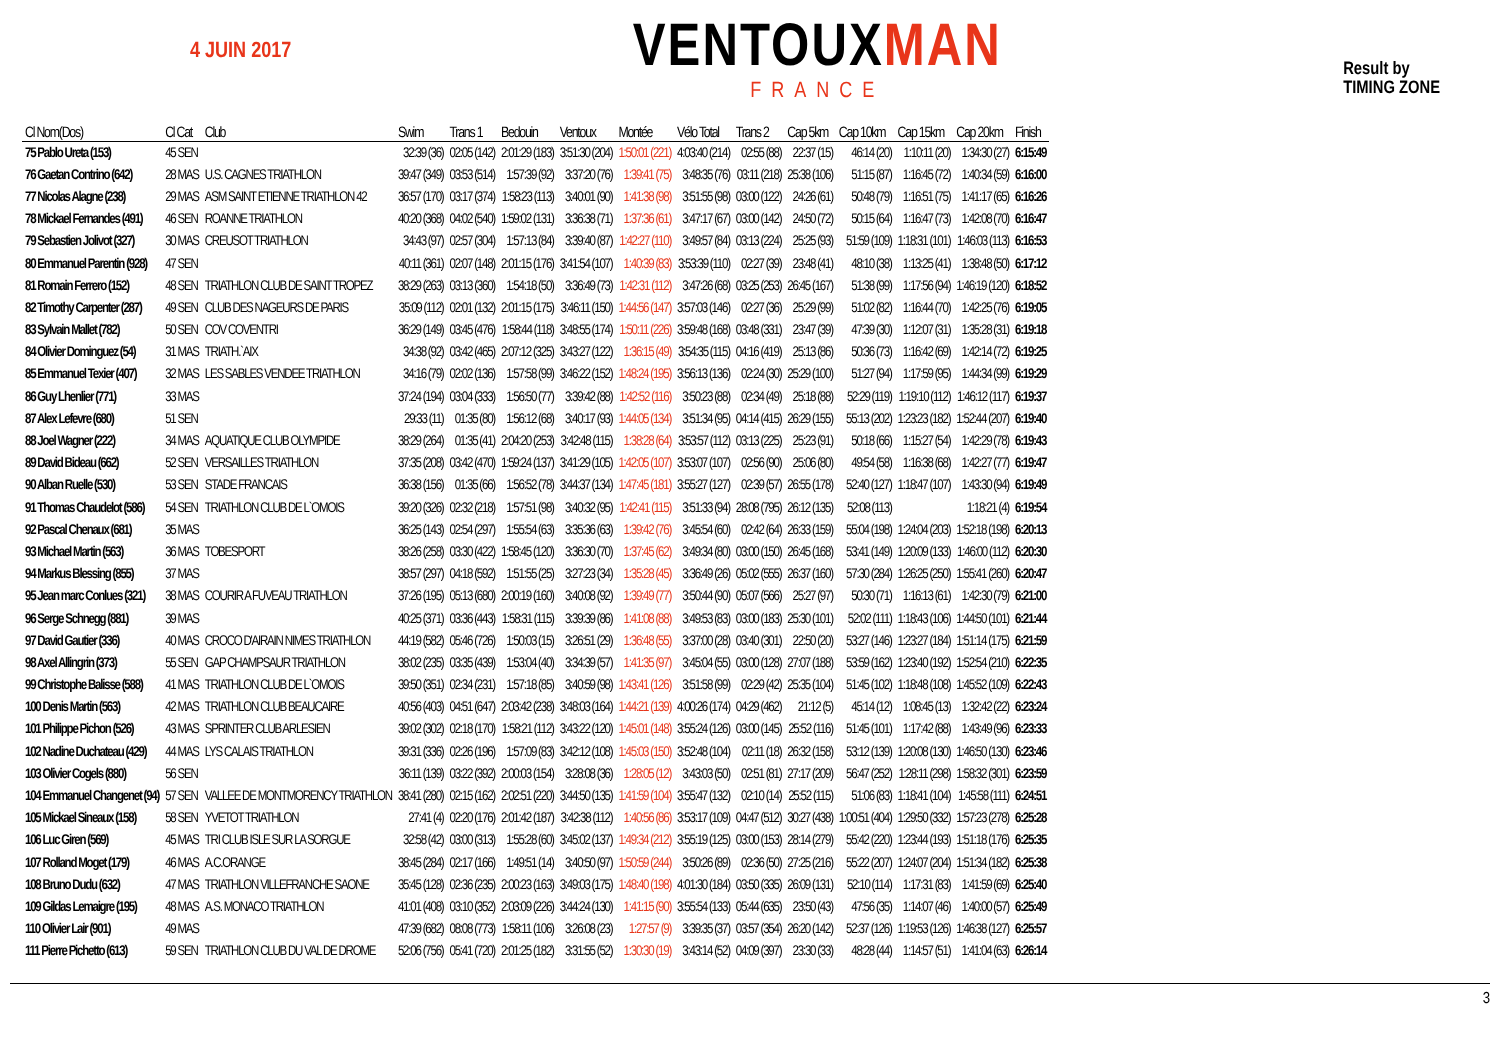4 JUIN 2017
VENTOUXMAN
FRANCE
Result by
TIMING ZONE
| Cl Nom(Dos) | Cl Cat | Club | Swim | Trans 1 | Bedouin | Ventoux | Montée | Vélo Total | Trans 2 | Cap 5km | Cap 10km | Cap 15km | Cap 20km | Finish |
| --- | --- | --- | --- | --- | --- | --- | --- | --- | --- | --- | --- | --- | --- | --- |
| 75 Pablo Ureta (153) | 45 SEN | | 32:39 (36) | 02:05 (142) | 2:01:29 (183) | 3:51:30 (204) | 1:50:01 (221) | 4:03:40 (214) | 02:55 (88) | 22:37 (15) | 46:14 (20) | 1:10:11 (20) | 1:34:30 (27) | 6:15:49 |
| 76 Gaetan Contrino (642) | 28 MAS | U.S. CAGNES TRIATHLON | 39:47 (349) | 03:53 (514) | 1:57:39 (92) | 3:37:20 (76) | 1:39:41 (75) | 3:48:35 (76) | 03:11 (218) | 25:38 (106) | 51:15 (87) | 1:16:45 (72) | 1:40:34 (59) | 6:16:00 |
| 77 Nicolas Alagne (238) | 29 MAS | ASM SAINT ETIENNE TRIATHLON 42 | 36:57 (170) | 03:17 (374) | 1:58:23 (113) | 3:40:01 (90) | 1:41:38 (98) | 3:51:55 (98) | 03:00 (122) | 24:26 (61) | 50:48 (79) | 1:16:51 (75) | 1:41:17 (65) | 6:16:26 |
| 78 Mickael Fernandes (491) | 46 SEN | ROANNE TRIATHLON | 40:20 (368) | 04:02 (540) | 1:59:02 (131) | 3:36:38 (71) | 1:37:36 (61) | 3:47:17 (67) | 03:00 (142) | 24:50 (72) | 50:15 (64) | 1:16:47 (73) | 1:42:08 (70) | 6:16:47 |
| 79 Sebastien Jolivot (327) | 30 MAS | CREUSOT TRIATHLON | 34:43 (97) | 02:57 (304) | 1:57:13 (84) | 3:39:40 (87) | 1:42:27 (110) | 3:49:57 (84) | 03:13 (224) | 25:25 (93) | 51:59 (109) | 1:18:31 (101) | 1:46:03 (113) | 6:16:53 |
| 80 Emmanuel Parentin (928) | 47 SEN | | 40:11 (361) | 02:07 (148) | 2:01:15 (176) | 3:41:54 (107) | 1:40:39 (83) | 3:53:39 (110) | 02:27 (39) | 23:48 (41) | 48:10 (38) | 1:13:25 (41) | 1:38:48 (50) | 6:17:12 |
| 81 Romain Ferrero (152) | 48 SEN | TRIATHLON CLUB DE SAINT TROPEZ | 38:29 (263) | 03:13 (360) | 1:54:18 (50) | 3:36:49 (73) | 1:42:31 (112) | 3:47:26 (68) | 03:25 (253) | 26:45 (167) | 51:38 (99) | 1:17:56 (94) | 1:46:19 (120) | 6:18:52 |
| 82 Timothy Carpenter (287) | 49 SEN | CLUB DES NAGEURS DE PARIS | 35:09 (112) | 02:01 (132) | 2:01:15 (175) | 3:46:11 (150) | 1:44:56 (147) | 3:57:03 (146) | 02:27 (36) | 25:29 (99) | 51:02 (82) | 1:16:44 (70) | 1:42:25 (76) | 6:19:05 |
| 83 Sylvain Mallet (782) | 50 SEN | COV COVENTRI | 36:29 (149) | 03:45 (476) | 1:58:44 (118) | 3:48:55 (174) | 1:50:11 (226) | 3:59:48 (168) | 03:48 (331) | 23:47 (39) | 47:39 (30) | 1:12:07 (31) | 1:35:28 (31) | 6:19:18 |
| 84 Olivier Dominguez (54) | 31 MAS | TRIATH.`AIX | 34:38 (92) | 03:42 (465) | 2:07:12 (325) | 3:43:27 (122) | 1:36:15 (49) | 3:54:35 (115) | 04:16 (419) | 25:13 (86) | 50:36 (73) | 1:16:42 (69) | 1:42:14 (72) | 6:19:25 |
| 85 Emmanuel Texier (407) | 32 MAS | LES SABLES VENDEE TRIATHLON | 34:16 (79) | 02:02 (136) | 1:57:58 (99) | 3:46:22 (152) | 1:48:24 (195) | 3:56:13 (136) | 02:24 (30) | 25:29 (100) | 51:27 (94) | 1:17:59 (95) | 1:44:34 (99) | 6:19:29 |
| 86 Guy Lhenlier (771) | 33 MAS | | 37:24 (194) | 03:04 (333) | 1:56:50 (77) | 3:39:42 (88) | 1:42:52 (116) | 3:50:23 (88) | 02:34 (49) | 25:18 (88) | 52:29 (119) | 1:19:10 (112) | 1:46:12 (117) | 6:19:37 |
| 87 Alex Lefevre (680) | 51 SEN | | 29:33 (11) | 01:35 (80) | 1:56:12 (68) | 3:40:17 (93) | 1:44:05 (134) | 3:51:34 (95) | 04:14 (415) | 26:29 (155) | 55:13 (202) | 1:23:23 (182) | 1:52:44 (207) | 6:19:40 |
| 88 Joel Wagner (222) | 34 MAS | AQUATIQUE CLUB OLYMPIDE | 38:29 (264) | 01:35 (41) | 2:04:20 (253) | 3:42:48 (115) | 1:38:28 (64) | 3:53:57 (112) | 03:13 (225) | 25:23 (91) | 50:18 (66) | 1:15:27 (54) | 1:42:29 (78) | 6:19:43 |
| 89 David Bideau (662) | 52 SEN | VERSAILLES TRIATHLON | 37:35 (208) | 03:42 (470) | 1:59:24 (137) | 3:41:29 (105) | 1:42:05 (107) | 3:53:07 (107) | 02:56 (90) | 25:06 (80) | 49:54 (58) | 1:16:38 (68) | 1:42:27 (77) | 6:19:47 |
| 90 Alban Ruelle (530) | 53 SEN | STADE FRANCAIS | 36:38 (156) | 01:35 (66) | 1:56:52 (78) | 3:44:37 (134) | 1:47:45 (181) | 3:55:27 (127) | 02:39 (57) | 26:55 (178) | 52:40 (127) | 1:18:47 (107) | 1:43:30 (94) | 6:19:49 |
| 91 Thomas Chaudelot (586) | 54 SEN | TRIATHLON CLUB DE L`OMOIS | 39:20 (326) | 02:32 (218) | 1:57:51 (98) | 3:40:32 (95) | 1:42:41 (115) | 3:51:33 (94) | 28:08 (795) | 26:12 (135) | 52:08 (113) | | 1:18:21 (4) | 6:19:54 |
| 92 Pascal Chenaux (681) | 35 MAS | | 36:25 (143) | 02:54 (297) | 1:55:54 (63) | 3:35:36 (63) | 1:39:42 (76) | 3:45:54 (60) | 02:42 (64) | 26:33 (159) | 55:04 (198) | 1:24:04 (203) | 1:52:18 (198) | 6:20:13 |
| 93 Michael Martin (563) | 36 MAS | TOBESPORT | 38:26 (258) | 03:30 (422) | 1:58:45 (120) | 3:36:30 (70) | 1:37:45 (62) | 3:49:34 (80) | 03:00 (150) | 26:45 (168) | 53:41 (149) | 1:20:09 (133) | 1:46:00 (112) | 6:20:30 |
| 94 Markus Blessing (855) | 37 MAS | | 38:57 (297) | 04:18 (592) | 1:51:55 (25) | 3:27:23 (34) | 1:35:28 (45) | 3:36:49 (26) | 05:02 (555) | 26:37 (160) | 57:30 (284) | 1:26:25 (250) | 1:55:41 (260) | 6:20:47 |
| 95 Jean marc Conlues (321) | 38 MAS | COURIR A FUVEAU TRIATHLON | 37:26 (195) | 05:13 (680) | 2:00:19 (160) | 3:40:08 (92) | 1:39:49 (77) | 3:50:44 (90) | 05:07 (566) | 25:27 (97) | 50:30 (71) | 1:16:13 (61) | 1:42:30 (79) | 6:21:00 |
| 96 Serge Schnegg (881) | 39 MAS | | 40:25 (371) | 03:36 (443) | 1:58:31 (115) | 3:39:39 (86) | 1:41:08 (88) | 3:49:53 (83) | 03:00 (183) | 25:30 (101) | 52:02 (111) | 1:18:43 (106) | 1:44:50 (101) | 6:21:44 |
| 97 David Gautier (336) | 40 MAS | CROCO D'AIRAIN NIMES TRIATHLON | 44:19 (582) | 05:46 (726) | 1:50:03 (15) | 3:26:51 (29) | 1:36:48 (55) | 3:37:00 (28) | 03:40 (301) | 22:50 (20) | 53:27 (146) | 1:23:27 (184) | 1:51:14 (175) | 6:21:59 |
| 98 Axel Allingrin (373) | 55 SEN | GAP CHAMPSAUR TRIATHLON | 38:02 (235) | 03:35 (439) | 1:53:04 (40) | 3:34:39 (57) | 1:41:35 (97) | 3:45:04 (55) | 03:00 (128) | 27:07 (188) | 53:59 (162) | 1:23:40 (192) | 1:52:54 (210) | 6:22:35 |
| 99 Christophe Balisse (588) | 41 MAS | TRIATHLON CLUB DE L`OMOIS | 39:50 (351) | 02:34 (231) | 1:57:18 (85) | 3:40:59 (98) | 1:43:41 (126) | 3:51:58 (99) | 02:29 (42) | 25:35 (104) | 51:45 (102) | 1:18:48 (108) | 1:45:52 (109) | 6:22:43 |
| 100 Denis Martin (563) | 42 MAS | TRIATHLON CLUB BEAUCAIRE | 40:56 (403) | 04:51 (647) | 2:03:42 (238) | 3:48:03 (164) | 1:44:21 (139) | 4:00:26 (174) | 04:29 (462) | 21:12 (5) | 45:14 (12) | 1:08:45 (13) | 1:32:42 (22) | 6:23:24 |
| 101 Philippe Pichon (526) | 43 MAS | SPRINTER CLUB ARLESIEN | 39:02 (302) | 02:18 (170) | 1:58:21 (112) | 3:43:22 (120) | 1:45:01 (148) | 3:55:24 (126) | 03:00 (145) | 25:52 (116) | 51:45 (101) | 1:17:42 (88) | 1:43:49 (96) | 6:23:33 |
| 102 Nadine Duchateau (429) | 44 MAS | LYS CALAIS TRIATHLON | 39:31 (336) | 02:26 (196) | 1:57:09 (83) | 3:42:12 (108) | 1:45:03 (150) | 3:52:48 (104) | 02:11 (18) | 26:32 (158) | 53:12 (139) | 1:20:08 (130) | 1:46:50 (130) | 6:23:46 |
| 103 Olivier Cogels (880) | 56 SEN | | 36:11 (139) | 03:22 (392) | 2:00:03 (154) | 3:28:08 (36) | 1:28:05 (12) | 3:43:03 (50) | 02:51 (81) | 27:17 (209) | 56:47 (252) | 1:28:11 (298) | 1:58:32 (301) | 6:23:59 |
| 104 Emmanuel Changenet (94) | 57 SEN | VALLEE DE MONTMORENCY TRIATHLON | 38:41 (280) | 02:15 (162) | 2:02:51 (220) | 3:44:50 (135) | 1:41:59 (104) | 3:55:47 (132) | 02:10 (14) | 25:52 (115) | 51:06 (83) | 1:18:41 (104) | 1:45:58 (111) | 6:24:51 |
| 105 Mickael Sineaux (158) | 58 SEN | YVETOT TRIATHLON | 27:41 (4) | 02:20 (176) | 2:01:42 (187) | 3:42:38 (112) | 1:40:56 (86) | 3:53:17 (109) | 04:47 (512) | 30:27 (438) | 1:00:51 (404) | 1:29:50 (332) | 1:57:23 (278) | 6:25:28 |
| 106 Luc Giren (569) | 45 MAS | TRI CLUB ISLE SUR LA SORGUE | 32:58 (42) | 03:00 (313) | 1:55:28 (60) | 3:45:02 (137) | 1:49:34 (212) | 3:55:19 (125) | 03:00 (153) | 28:14 (279) | 55:42 (220) | 1:23:44 (193) | 1:51:18 (176) | 6:25:35 |
| 107 Rolland Moget (179) | 46 MAS | A.C.ORANGE | 38:45 (284) | 02:17 (166) | 1:49:51 (14) | 3:40:50 (97) | 1:50:59 (244) | 3:50:26 (89) | 02:36 (50) | 27:25 (216) | 55:22 (207) | 1:24:07 (204) | 1:51:34 (182) | 6:25:38 |
| 108 Bruno Dudu (632) | 47 MAS | TRIATHLON VILLEFRANCHE SAONE | 35:45 (128) | 02:36 (235) | 2:00:23 (163) | 3:49:03 (175) | 1:48:40 (198) | 4:01:30 (184) | 03:50 (335) | 26:09 (131) | 52:10 (114) | 1:17:31 (83) | 1:41:59 (69) | 6:25:40 |
| 109 Gildas Lemaigre (195) | 48 MAS | A.S. MONACO TRIATHLON | 41:01 (408) | 03:10 (352) | 2:03:09 (226) | 3:44:24 (130) | 1:41:15 (90) | 3:55:54 (133) | 05:44 (635) | 23:50 (43) | 47:56 (35) | 1:14:07 (46) | 1:40:00 (57) | 6:25:49 |
| 110 Olivier Lair (901) | 49 MAS | | 47:39 (682) | 08:08 (773) | 1:58:11 (106) | 3:26:08 (23) | 1:27:57 (9) | 3:39:35 (37) | 03:57 (354) | 26:20 (142) | 52:37 (126) | 1:19:53 (126) | 1:46:38 (127) | 6:25:57 |
| 111 Pierre Pichetto (613) | 59 SEN | TRIATHLON CLUB DU VAL DE DROME | 52:06 (756) | 05:41 (720) | 2:01:25 (182) | 3:31:55 (52) | 1:30:30 (19) | 3:43:14 (52) | 04:09 (397) | 23:30 (33) | 48:28 (44) | 1:14:57 (51) | 1:41:04 (63) | 6:26:14 |
3